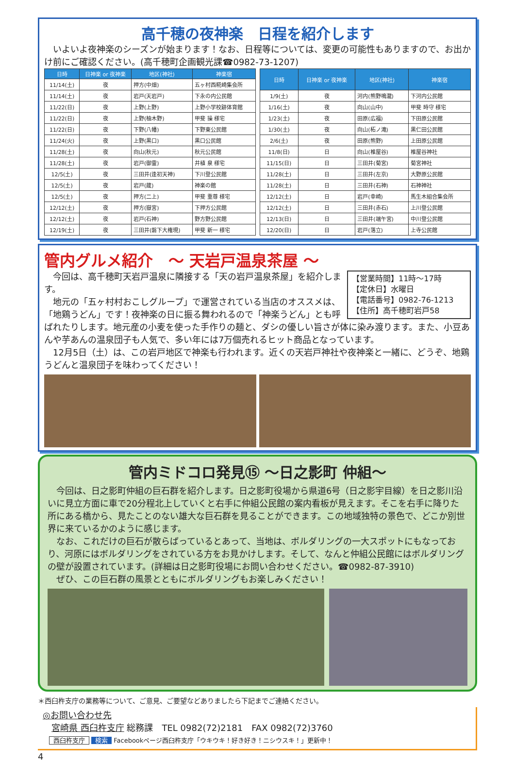高千穂の夜神楽　日程を紹介します
　いよいよ夜神楽のシーズンが始まります！なお、日程等については、変更の可能性もありますので、お出かけ前にご確認ください。(高千穂町企画観光課☎0982-73-1207)
| 日時 | 日神楽 or 夜神楽 | 地区(神社) | 神楽宿 |
| --- | --- | --- | --- |
| 11/14(土) | 夜 | 押方(中畑) | 五ヶ村西糀崎集会所 |
| 11/14(土) | 夜 | 岩戸(天岩戸) | 下永の内公民館 |
| 11/22(日) | 夜 | 上野(上野) | 上野小学校跡体育館 |
| 11/22(日) | 夜 | 上野(柚木野) | 甲斐 操 様宅 |
| 11/22(日) | 夜 | 下野(八幡) | 下野東公民館 |
| 11/24(火) | 夜 | 上野(黒口) | 黒口公民館 |
| 11/28(土) | 夜 | 向山(秋元) | 秋元公民館 |
| 11/28(土) | 夜 | 岩戸(御霊) | 井植 泉 様宅 |
| 12/5(土) | 夜 | 三田井(逢初天神) | 下川登公民館 |
| 12/5(土) | 夜 | 岩戸(蔵) | 神楽の館 |
| 12/5(土) | 夜 | 押方(二上) | 甲斐 重尊 様宅 |
| 12/12(土) | 夜 | 押方(嶽宮) | 下押方公民館 |
| 12/12(土) | 夜 | 岩戸(石神) | 野方野公民館 |
| 12/19(土) | 夜 | 三田井(磐下大権現) | 甲斐 新一 様宅 |
| 日時 | 日神楽 or 夜神楽 | 地区(神社) | 神楽宿 |
| --- | --- | --- | --- |
| 1/9(土) | 夜 | 河内(熊野鳴瀧) | 下河内公民館 |
| 1/16(土) | 夜 | 向山(山中) | 甲斐 時守 様宅 |
| 1/23(土) | 夜 | 田原(広福) | 下田原公民館 |
| 1/30(土) | 夜 | 向山(柘ノ滝) | 黒仁田公民館 |
| 2/6(土) | 夜 | 田原(熊野) | 上田原公民館 |
| 11/8(日) | 日 | 向山(椎屋谷) | 椎屋谷神社 |
| 11/15(日) | 日 | 三田井(菊宮) | 菊宮神社 |
| 11/28(土) | 日 | 三田井(左京) | 大野原公民館 |
| 11/28(土) | 日 | 三田井(石神) | 石神神社 |
| 12/12(土) | 日 | 岩戸(幸崎) | 馬生木組合集会所 |
| 12/12(土) | 日 | 三田井(赤石) | 上川登公民館 |
| 12/13(日) | 日 | 三田井(端午宮) | 中川登公民館 |
| 12/20(日) | 日 | 岩戸(落立) | 上寺公民館 |
管内グルメ紹介　～ 天岩戸温泉茶屋 ～
【営業時間】11時～17時
【定休日】水曜日
【電話番号】0982-76-1213
【住所】高千穂町岩戸58
　今回は、高千穂町天岩戸温泉に隣接する「天の岩戸温泉茶屋」を紹介します。
　地元の「五ヶ村村おこしグループ」で運営されている当店のオススメは、「地鶏うどん」です！夜神楽の日に振る舞われるので「神楽うどん」とも呼ばれたりします。地元産の小麦を使った手作りの麺と、ダシの優しい旨さが体に染み渡ります。また、小豆あんや芋あんの温泉団子も人気で、多い年には7万個売れるヒット商品となっています。
　12月5日（土）は、この岩戸地区で神楽も行われます。近くの天岩戸神社や夜神楽と一緒に、どうぞ、地鶏うどんと温泉団子を味わってください！
管内ミドコロ発見⑮ ～日之影町 仲組～
　今回は、日之影町仲組の巨石群を紹介します。日之影町役場から県道6号（日之影宇目線）を日之影川沿いに見立方面に車で20分程北上していくと右手に仲組公民館の案内看板が見えます。そこを右手に降りた所にある橋から、見たことのない雄大な巨石群を見ることができます。この地域独特の景色で、どこか別世界に来ているかのように感じます。
　なお、これだけの巨石が散らばっているとあって、当地は、ボルダリングの一大スポットにもなっており、河原にはボルダリングをされている方をお見かけします。そして、なんと仲組公民館にはボルダリングの壁が設置されています。(詳細は日之影町役場にお問い合わせください。☎0982-87-3910)
　ぜひ、この巨石群の風景とともにボルダリングもお楽しみください！
＊西臼杵支庁の業務等について、ご意見、ご要望などありましたら下記までご連絡ください。
◎お問い合わせ先
　宮崎県 西臼杵支庁 総務課　TEL 0982(72)2181　FAX 0982(72)3760
　西臼杵支庁 検索 Facebookページ西臼杵支庁「ウキウキ！好き好き！ニシウスキ！」更新中！
4